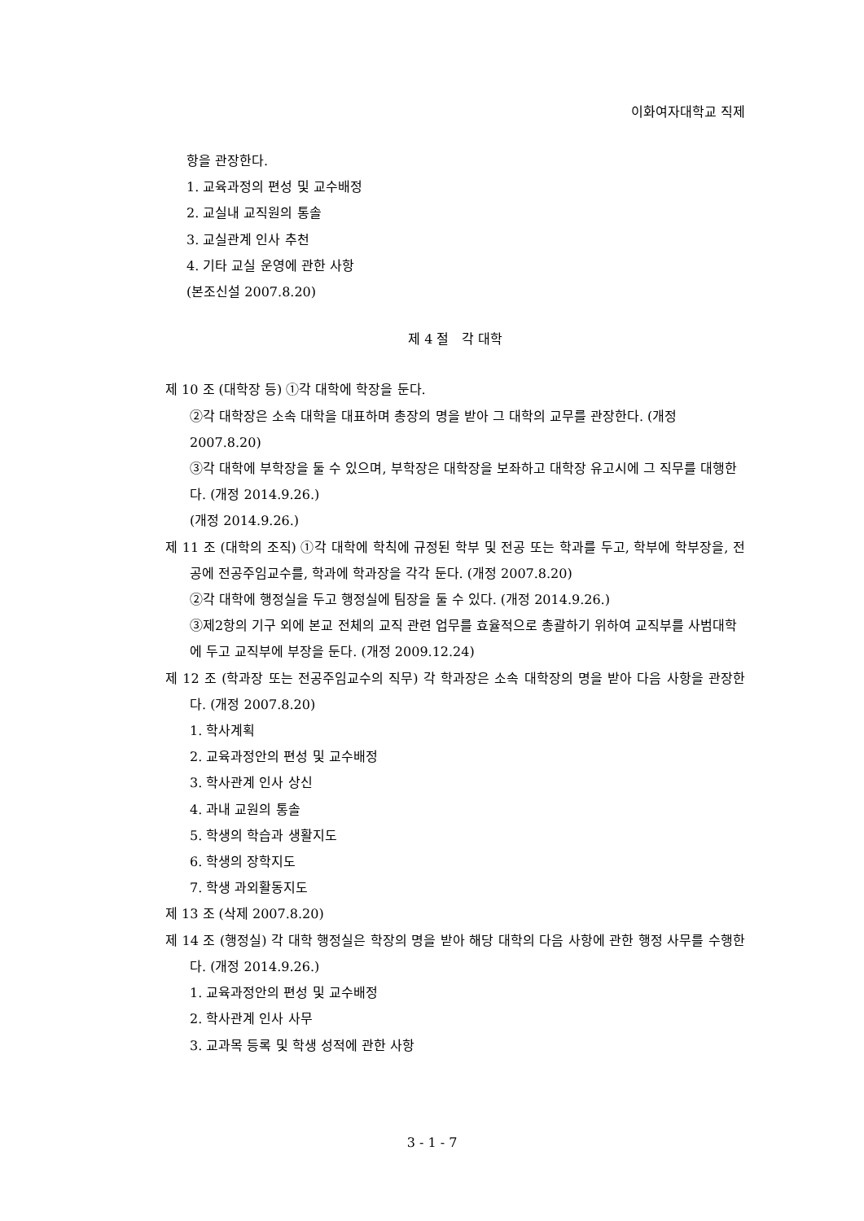이화여자대학교 직제
항을 관장한다.
1. 교육과정의 편성 및 교수배정
2. 교실내 교직원의 통솔
3. 교실관계 인사 추천
4. 기타 교실 운영에 관한 사항
(본조신설 2007.8.20)
제 4 절 각 대학
제 10 조 (대학장 등) ①각 대학에 학장을 둔다.
②각 대학장은 소속 대학을 대표하며 총장의 명을 받아 그 대학의 교무를 관장한다. (개정 2007.8.20)
③각 대학에 부학장을 둘 수 있으며, 부학장은 대학장을 보좌하고 대학장 유고시에 그 직무를 대행한다. (개정 2014.9.26.)
(개정 2014.9.26.)
제 11 조 (대학의 조직) ①각 대학에 학칙에 규정된 학부 및 전공 또는 학과를 두고, 학부에 학부장을, 전공에 전공주임교수를, 학과에 학과장을 각각 둔다. (개정 2007.8.20)
②각 대학에 행정실을 두고 행정실에 팀장을 둘 수 있다. (개정 2014.9.26.)
③제2항의 기구 외에 본교 전체의 교직 관련 업무를 효율적으로 총괄하기 위하여 교직부를 사범대학에 두고 교직부에 부장을 둔다. (개정 2009.12.24)
제 12 조 (학과장 또는 전공주임교수의 직무) 각 학과장은 소속 대학장의 명을 받아 다음 사항을 관장한다. (개정 2007.8.20)
1. 학사계획
2. 교육과정안의 편성 및 교수배정
3. 학사관계 인사 상신
4. 과내 교원의 통솔
5. 학생의 학습과 생활지도
6. 학생의 장학지도
7. 학생 과외활동지도
제 13 조 (삭제 2007.8.20)
제 14 조 (행정실) 각 대학 행정실은 학장의 명을 받아 해당 대학의 다음 사항에 관한 행정 사무를 수행한다. (개정 2014.9.26.)
1. 교육과정안의 편성 및 교수배정
2. 학사관계 인사 사무
3. 교과목 등록 및 학생 성적에 관한 사항
3 - 1 - 7